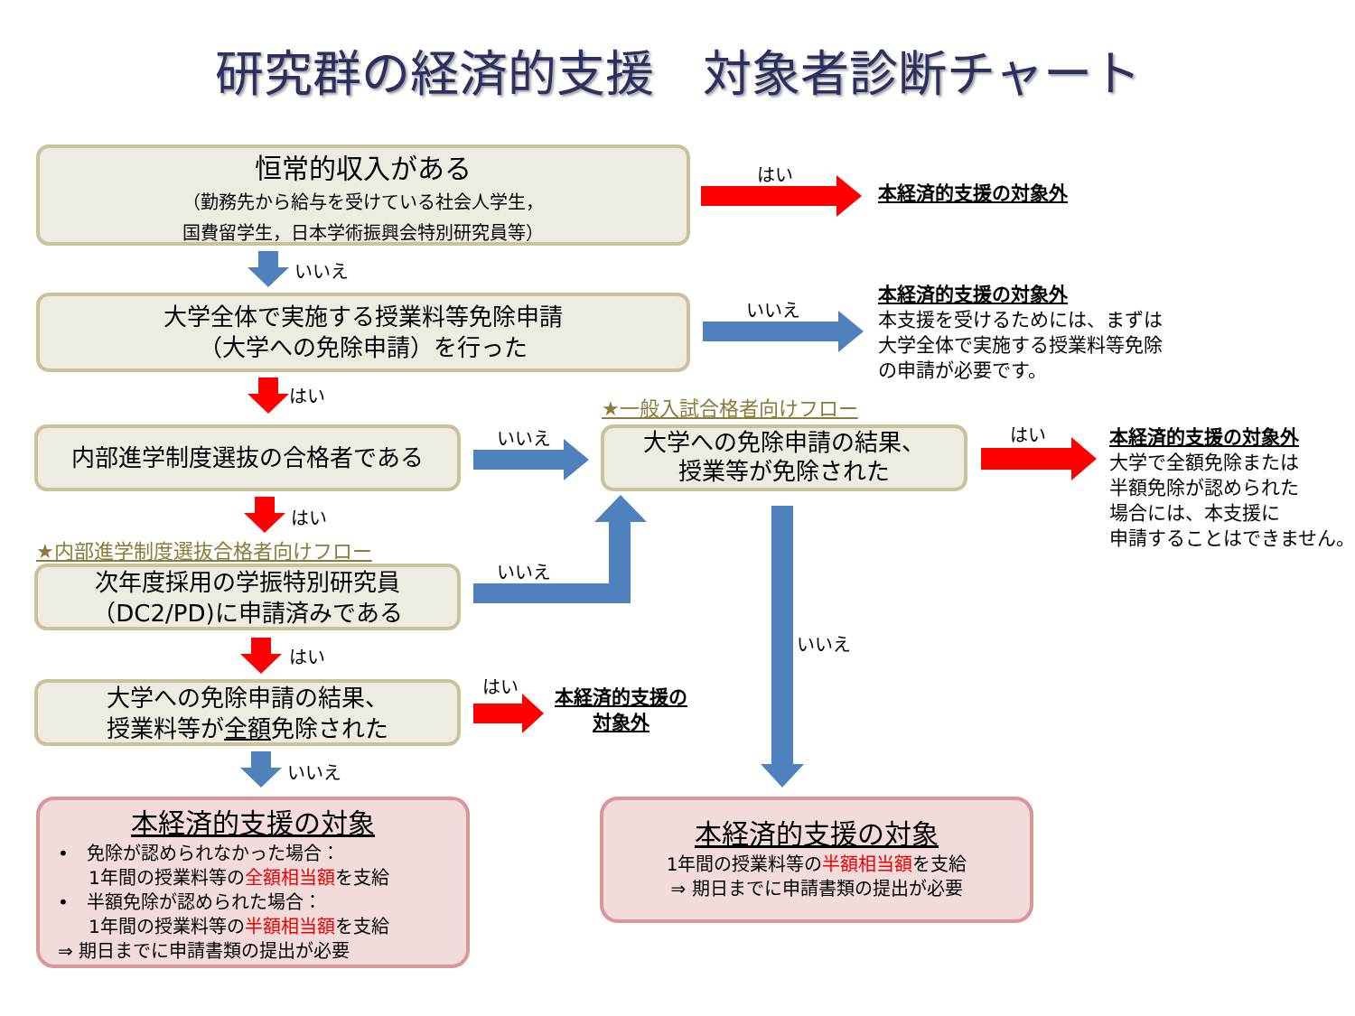研究群の経済的支援　対象者診断チャート
恒常的収入がある
（勤務先から給与を受けている社会人学生，
国費留学生，日本学術振興会特別研究員等）
はい
本経済的支援の対象外
いいえ
大学全体で実施する授業料等免除申請
（大学への免除申請）を行った
いいえ
本経済的支援の対象外
本支援を受けるためには、まずは
大学全体で実施する授業料等免除
の申請が必要です。
はい ★一般入試合格者向けフロー
内部進学制度選抜の合格者である いいえ
大学への免除申請の結果、
授業等が免除された
はい
本経済的支援の対象外
大学で全額免除または
半額免除が認められた
場合には、本支援に
申請することはできません。
はい
★内部進学制度選抜合格者向けフロー
次年度採用の学振特別研究員
（DC2/PD)に申請済みである
いいえ
いいえ
はい
大学への免除申請の結果、
授業料等が全額免除された
はい
本経済的支援の
対象外
いいえ
本経済的支援の対象
•　免除が認められなかった場合：
1年間の授業料等の全額相当額を支給
•　半額免除が認められた場合：
1年間の授業料等の半額相当額を支給
⇒ 期日までに申請書類の提出が必要
本経済的支援の対象
1年間の授業料等の半額相当額を支給
⇒ 期日までに申請書類の提出が必要